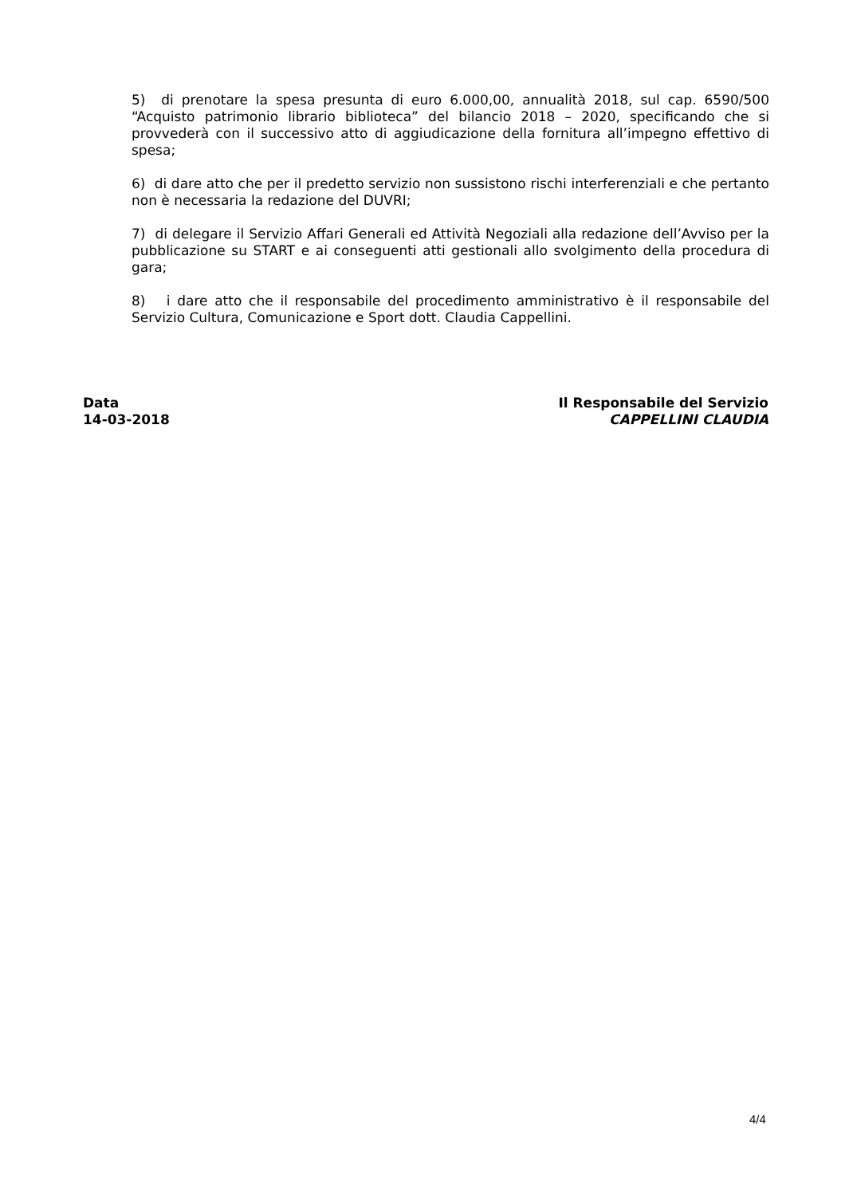5) di prenotare la spesa presunta di euro 6.000,00, annualità 2018, sul cap. 6590/500 “Acquisto patrimonio librario biblioteca” del bilancio 2018 – 2020, specificando che si provvederà con il successivo atto di aggiudicazione della fornitura all’impegno effettivo di spesa;
6) di dare atto che per il predetto servizio non sussistono rischi interferenziali e che pertanto non è necessaria la redazione del DUVRI;
7) di delegare il Servizio Affari Generali ed Attività Negoziali alla redazione dell’Avviso per la pubblicazione su START e ai conseguenti atti gestionali allo svolgimento della procedura di gara;
8) i dare atto che il responsabile del procedimento amministrativo è il responsabile del Servizio Cultura, Comunicazione e Sport dott. Claudia Cappellini.
Data
14-03-2018
Il Responsabile del Servizio
CAPPELLINI CLAUDIA
4/4